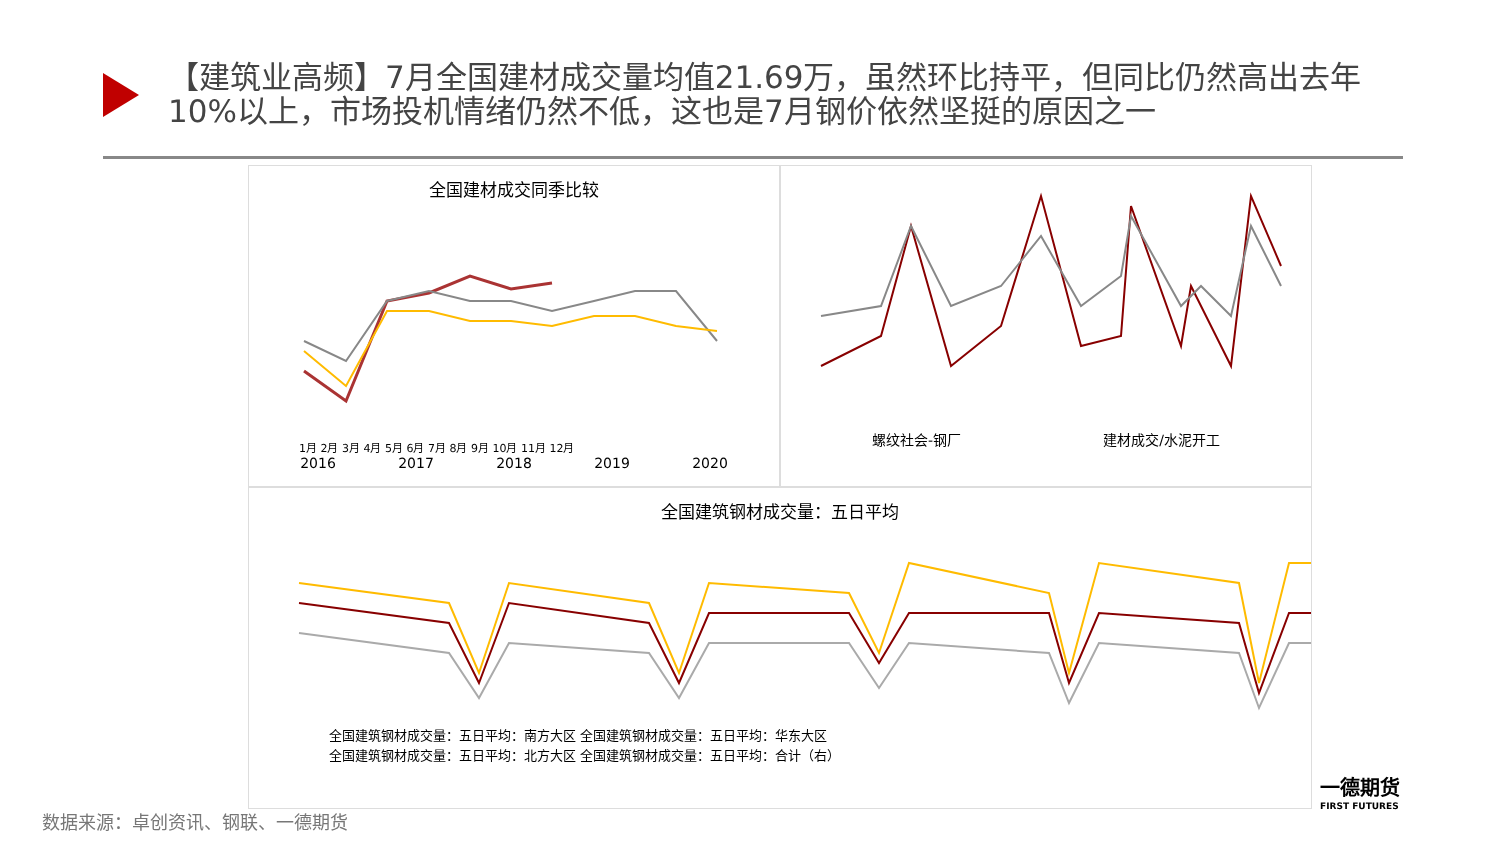【建筑业高频】7月全国建材成交量均值21.69万，虽然环比持平，但同比仍然高出去年10%以上，市场投机情绪仍然不低，这也是7月钢价依然坚挺的原因之一
全国建材成交同季比较
1月 2月 3月 4月 5月 6月 7月 8月 9月 10月 11月 12月
2016 2017 2018 2019 2020
螺纹社会-钢厂 建材成交/水泥开工
全国建筑钢材成交量：五日平均
全国建筑钢材成交量：五日平均：南方大区 全国建筑钢材成交量：五日平均：华东大区
全国建筑钢材成交量：五日平均：北方大区 全国建筑钢材成交量：五日平均：合计（右）
数据来源：卓创资讯、钢联、一德期货
一德期货
FIRST FUTURES